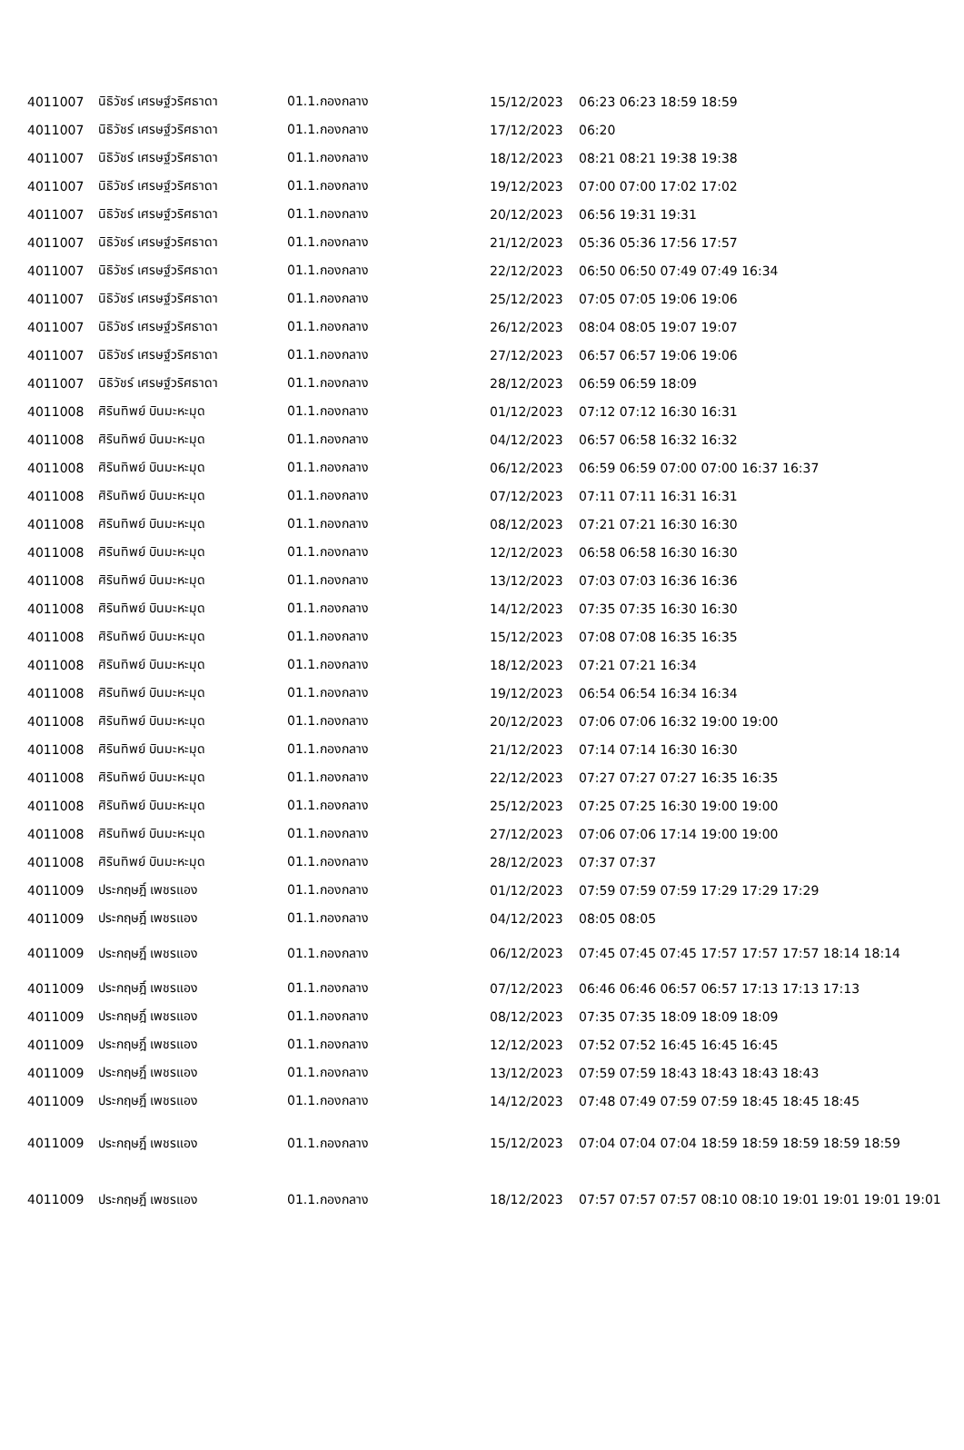| 4011007 | นิธิวัชร์ เศรษฐ์วริศธาดา | 01.1.กองกลาง | 15/12/2023 | 06:23 06:23 18:59 18:59 |
| 4011007 | นิธิวัชร์ เศรษฐ์วริศธาดา | 01.1.กองกลาง | 17/12/2023 | 06:20 |
| 4011007 | นิธิวัชร์ เศรษฐ์วริศธาดา | 01.1.กองกลาง | 18/12/2023 | 08:21 08:21 19:38 19:38 |
| 4011007 | นิธิวัชร์ เศรษฐ์วริศธาดา | 01.1.กองกลาง | 19/12/2023 | 07:00 07:00 17:02 17:02 |
| 4011007 | นิธิวัชร์ เศรษฐ์วริศธาดา | 01.1.กองกลาง | 20/12/2023 | 06:56 19:31 19:31 |
| 4011007 | นิธิวัชร์ เศรษฐ์วริศธาดา | 01.1.กองกลาง | 21/12/2023 | 05:36 05:36 17:56 17:57 |
| 4011007 | นิธิวัชร์ เศรษฐ์วริศธาดา | 01.1.กองกลาง | 22/12/2023 | 06:50 06:50 07:49 07:49 16:34 |
| 4011007 | นิธิวัชร์ เศรษฐ์วริศธาดา | 01.1.กองกลาง | 25/12/2023 | 07:05 07:05 19:06 19:06 |
| 4011007 | นิธิวัชร์ เศรษฐ์วริศธาดา | 01.1.กองกลาง | 26/12/2023 | 08:04 08:05 19:07 19:07 |
| 4011007 | นิธิวัชร์ เศรษฐ์วริศธาดา | 01.1.กองกลาง | 27/12/2023 | 06:57 06:57 19:06 19:06 |
| 4011007 | นิธิวัชร์ เศรษฐ์วริศธาดา | 01.1.กองกลาง | 28/12/2023 | 06:59 06:59 18:09 |
| 4011008 | ศิรินทิพย์ บินมะหะมุด | 01.1.กองกลาง | 01/12/2023 | 07:12 07:12 16:30 16:31 |
| 4011008 | ศิรินทิพย์ บินมะหะมุด | 01.1.กองกลาง | 04/12/2023 | 06:57 06:58 16:32 16:32 |
| 4011008 | ศิรินทิพย์ บินมะหะมุด | 01.1.กองกลาง | 06/12/2023 | 06:59 06:59 07:00 07:00 16:37 16:37 |
| 4011008 | ศิรินทิพย์ บินมะหะมุด | 01.1.กองกลาง | 07/12/2023 | 07:11 07:11 16:31 16:31 |
| 4011008 | ศิรินทิพย์ บินมะหะมุด | 01.1.กองกลาง | 08/12/2023 | 07:21 07:21 16:30 16:30 |
| 4011008 | ศิรินทิพย์ บินมะหะมุด | 01.1.กองกลาง | 12/12/2023 | 06:58 06:58 16:30 16:30 |
| 4011008 | ศิรินทิพย์ บินมะหะมุด | 01.1.กองกลาง | 13/12/2023 | 07:03 07:03 16:36 16:36 |
| 4011008 | ศิรินทิพย์ บินมะหะมุด | 01.1.กองกลาง | 14/12/2023 | 07:35 07:35 16:30 16:30 |
| 4011008 | ศิรินทิพย์ บินมะหะมุด | 01.1.กองกลาง | 15/12/2023 | 07:08 07:08 16:35 16:35 |
| 4011008 | ศิรินทิพย์ บินมะหะมุด | 01.1.กองกลาง | 18/12/2023 | 07:21 07:21 16:34 |
| 4011008 | ศิรินทิพย์ บินมะหะมุด | 01.1.กองกลาง | 19/12/2023 | 06:54 06:54 16:34 16:34 |
| 4011008 | ศิรินทิพย์ บินมะหะมุด | 01.1.กองกลาง | 20/12/2023 | 07:06 07:06 16:32 19:00 19:00 |
| 4011008 | ศิรินทิพย์ บินมะหะมุด | 01.1.กองกลาง | 21/12/2023 | 07:14 07:14 16:30 16:30 |
| 4011008 | ศิรินทิพย์ บินมะหะมุด | 01.1.กองกลาง | 22/12/2023 | 07:27 07:27 07:27 16:35 16:35 |
| 4011008 | ศิรินทิพย์ บินมะหะมุด | 01.1.กองกลาง | 25/12/2023 | 07:25 07:25 16:30 19:00 19:00 |
| 4011008 | ศิรินทิพย์ บินมะหะมุด | 01.1.กองกลาง | 27/12/2023 | 07:06 07:06 17:14 19:00 19:00 |
| 4011008 | ศิรินทิพย์ บินมะหะมุด | 01.1.กองกลาง | 28/12/2023 | 07:37 07:37 |
| 4011009 | ประกฤษฎิ์ เพชรแอง | 01.1.กองกลาง | 01/12/2023 | 07:59 07:59 07:59 17:29 17:29 17:29 |
| 4011009 | ประกฤษฎิ์ เพชรแอง | 01.1.กองกลาง | 04/12/2023 | 08:05 08:05 |
| 4011009 | ประกฤษฎิ์ เพชรแอง | 01.1.กองกลาง | 06/12/2023 | 07:45 07:45 07:45 17:57 17:57 17:57 18:14 18:14 |
| 4011009 | ประกฤษฎิ์ เพชรแอง | 01.1.กองกลาง | 07/12/2023 | 06:46 06:46 06:57 06:57 17:13 17:13 17:13 |
| 4011009 | ประกฤษฎิ์ เพชรแอง | 01.1.กองกลาง | 08/12/2023 | 07:35 07:35 18:09 18:09 18:09 |
| 4011009 | ประกฤษฎิ์ เพชรแอง | 01.1.กองกลาง | 12/12/2023 | 07:52 07:52 16:45 16:45 16:45 |
| 4011009 | ประกฤษฎิ์ เพชรแอง | 01.1.กองกลาง | 13/12/2023 | 07:59 07:59 18:43 18:43 18:43 18:43 |
| 4011009 | ประกฤษฎิ์ เพชรแอง | 01.1.กองกลาง | 14/12/2023 | 07:48 07:49 07:59 07:59 18:45 18:45 18:45 |
| 4011009 | ประกฤษฎิ์ เพชรแอง | 01.1.กองกลาง | 15/12/2023 | 07:04 07:04 07:04 18:59 18:59 18:59 18:59 18:59 |
| 4011009 | ประกฤษฎิ์ เพชรแอง | 01.1.กองกลาง | 18/12/2023 | 07:57 07:57 07:57 08:10 08:10 19:01 19:01 19:01 19:01 |